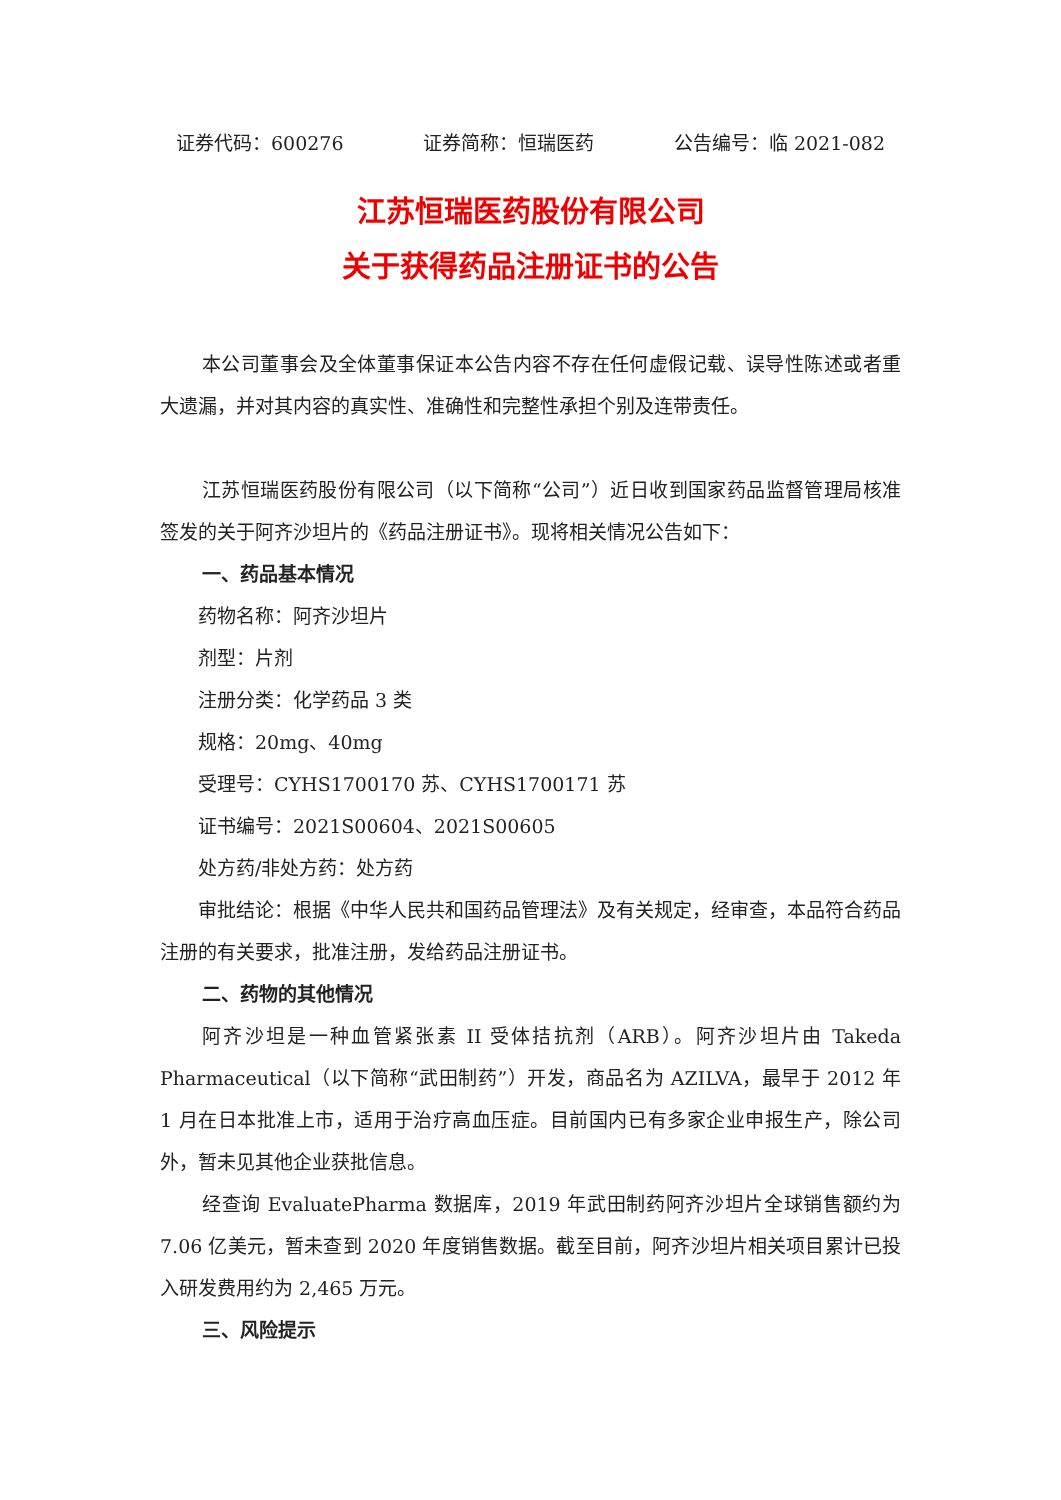证券代码：600276 证券简称：恒瑞医药 公告编号：临 2021-082
江苏恒瑞医药股份有限公司
关于获得药品注册证书的公告
本公司董事会及全体董事保证本公告内容不存在任何虚假记载、误导性陈述或者重大遗漏，并对其内容的真实性、准确性和完整性承担个别及连带责任。
江苏恒瑞医药股份有限公司（以下简称“公司”）近日收到国家药品监督管理局核准签发的关于阿齐沙坦片的《药品注册证书》。现将相关情况公告如下：
一、药品基本情况
药物名称：阿齐沙坦片
剂型：片剂
注册分类：化学药品 3 类
规格：20mg、40mg
受理号：CYHS1700170 苏、CYHS1700171 苏
证书编号：2021S00604、2021S00605
处方药/非处方药：处方药
审批结论：根据《中华人民共和国药品管理法》及有关规定，经审查，本品符合药品注册的有关要求，批准注册，发给药品注册证书。
二、药物的其他情况
阿齐沙坦是一种血管紧张素 II 受体拮抗剂（ARB）。阿齐沙坦片由 Takeda Pharmaceutical（以下简称“武田制药”）开发，商品名为 AZILVA，最早于 2012 年 1 月在日本批准上市，适用于治疗高血压症。目前国内已有多家企业申报生产，除公司外，暂未见其他企业获批信息。
经查询 EvaluatePharma 数据库，2019 年武田制药阿齐沙坦片全球销售额约为 7.06 亿美元，暂未查到 2020 年度销售数据。截至目前，阿齐沙坦片相关项目累计已投入研发费用约为 2,465 万元。
三、风险提示